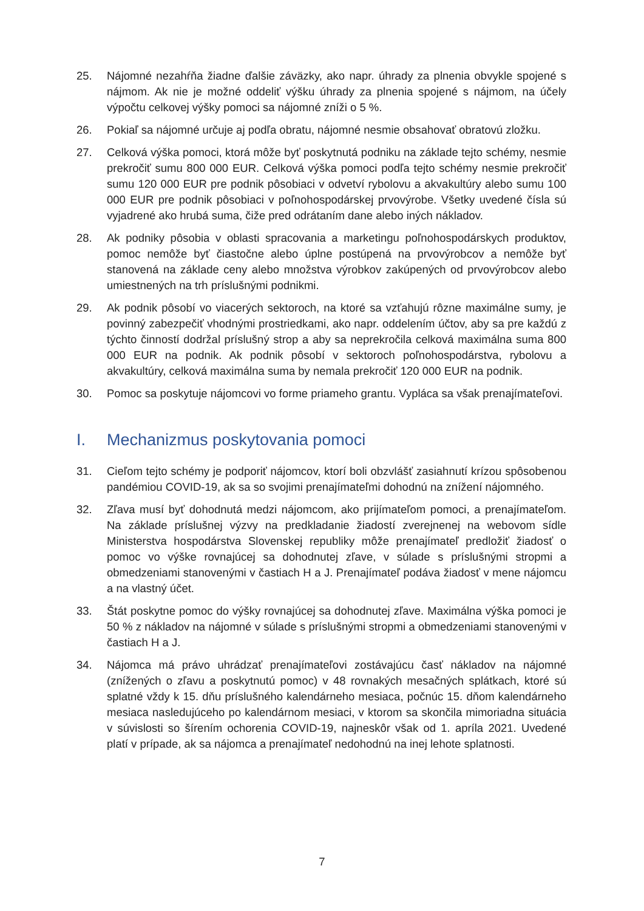25. Nájomné nezahŕňa žiadne ďalšie záväzky, ako napr. úhrady za plnenia obvykle spojené s nájmom. Ak nie je možné oddeliť výšku úhrady za plnenia spojené s nájmom, na účely výpočtu celkovej výšky pomoci sa nájomné zníži o 5 %.
26. Pokiaľ sa nájomné určuje aj podľa obratu, nájomné nesmie obsahovať obratovú zložku.
27. Celková výška pomoci, ktorá môže byť poskytnutá podniku na základe tejto schémy, nesmie prekročiť sumu 800 000 EUR. Celková výška pomoci podľa tejto schémy nesmie prekročiť sumu 120 000 EUR pre podnik pôsobiaci v odvetví rybolovu a akvakultúry alebo sumu 100 000 EUR pre podnik pôsobiaci v poľnohospodárskej prvovýrobe. Všetky uvedené čísla sú vyjadrené ako hrubá suma, čiže pred odrátaním dane alebo iných nákladov.
28. Ak podniky pôsobia v oblasti spracovania a marketingu poľnohospodárskych produktov, pomoc nemôže byť čiastočne alebo úplne postúpená na prvovýrobcov a nemôže byť stanovená na základe ceny alebo množstva výrobkov zakúpených od prvovýrobcov alebo umiestnených na trh príslušnými podnikmi.
29. Ak podnik pôsobí vo viacerých sektoroch, na ktoré sa vzťahujú rôzne maximálne sumy, je povinný zabezpečiť vhodnými prostriedkami, ako napr. oddelením účtov, aby sa pre každú z týchto činností dodržal príslušný strop a aby sa neprekročila celková maximálna suma 800 000 EUR na podnik. Ak podnik pôsobí v sektoroch poľnohospodárstva, rybolovu a akvakultúry, celková maximálna suma by nemala prekročiť 120 000 EUR na podnik.
30. Pomoc sa poskytuje nájomcovi vo forme priameho grantu. Vypláca sa však prenajímateľovi.
I. Mechanizmus poskytovania pomoci
31. Cieľom tejto schémy je podporiť nájomcov, ktorí boli obzvlášť zasiahnutí krízou spôsobenou pandémiou COVID-19, ak sa so svojimi prenajímateľmi dohodnú na znížení nájomného.
32. Zľava musí byť dohodnutá medzi nájomcom, ako prijímateľom pomoci, a prenajímateľom. Na základe príslušnej výzvy na predkladanie žiadostí zverejnenej na webovom sídle Ministerstva hospodárstva Slovenskej republiky môže prenajímateľ predložiť žiadosť o pomoc vo výške rovnajúcej sa dohodnutej zľave, v súlade s príslušnými stropmi a obmedzeniami stanovenými v častiach H a J. Prenajímateľ podáva žiadosť v mene nájomcu a na vlastný účet.
33. Štát poskytne pomoc do výšky rovnajúcej sa dohodnutej zľave. Maximálna výška pomoci je 50 % z nákladov na nájomné v súlade s príslušnými stropmi a obmedzeniami stanovenými v častiach H a J.
34. Nájomca má právo uhrádzať prenajímateľovi zostávajúcu časť nákladov na nájomné (znížených o zľavu a poskytnutú pomoc) v 48 rovnakých mesačných splátkach, ktoré sú splatné vždy k 15. dňu príslušného kalendárneho mesiaca, počnúc 15. dňom kalendárneho mesiaca nasledujúceho po kalendárnom mesiaci, v ktorom sa skončila mimoriadna situácia v súvislosti so šírením ochorenia COVID-19, najneskôr však od 1. apríla 2021. Uvedené platí v prípade, ak sa nájomca a prenajímateľ nedohodnú na inej lehote splatnosti.
7